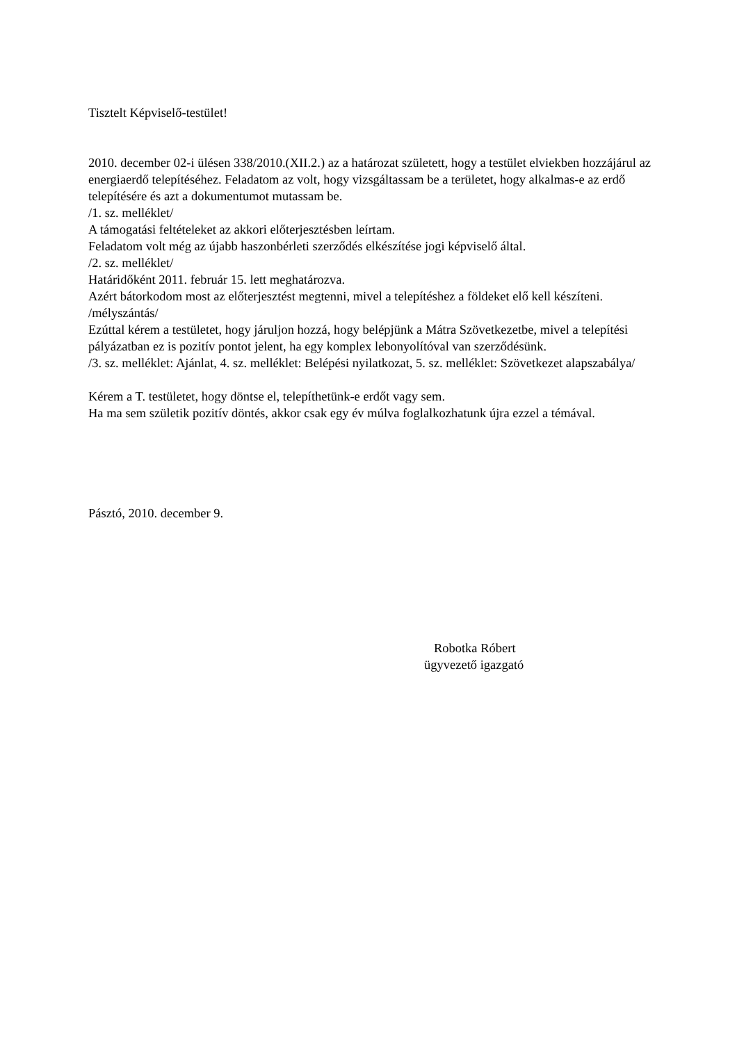Tisztelt Képviselő-testület!
2010. december 02-i ülésen 338/2010.(XII.2.) az a határozat született, hogy a testület elviekben hozzájárul az energiaerdő telepítéséhez. Feladatom az volt, hogy vizsgáltassam be a területet, hogy alkalmas-e az erdő telepítésére és azt a dokumentumot mutassam be.
/1. sz. melléklet/
A támogatási feltételeket az akkori előterjesztésben leírtam.
Feladatom volt még az újabb haszonbérleti szerződés elkészítése jogi képviselő által.
/2. sz. melléklet/
Határidőként 2011. február 15. lett meghatározva.
Azért bátorkodom most az előterjesztést megtenni, mivel a telepítéshez a földeket elő kell készíteni. /mélyszántás/
Ezúttal kérem a testületet, hogy járuljon hozzá, hogy belépjünk a Mátra Szövetkezetbe, mivel a telepítési pályázatban ez is pozitív pontot jelent, ha egy komplex lebonyolítóval van szerződésünk.
/3. sz. melléklet: Ajánlat, 4. sz. melléklet: Belépési nyilatkozat, 5. sz. melléklet: Szövetkezet alapszabálya/
Kérem a T. testületet, hogy döntse el, telepíthetünk-e erdőt vagy sem.
Ha ma sem születik pozitív döntés, akkor csak egy év múlva foglalkozhatunk újra ezzel a témával.
Pásztó, 2010. december 9.
Robotka Róbert
ügyvezető igazgató